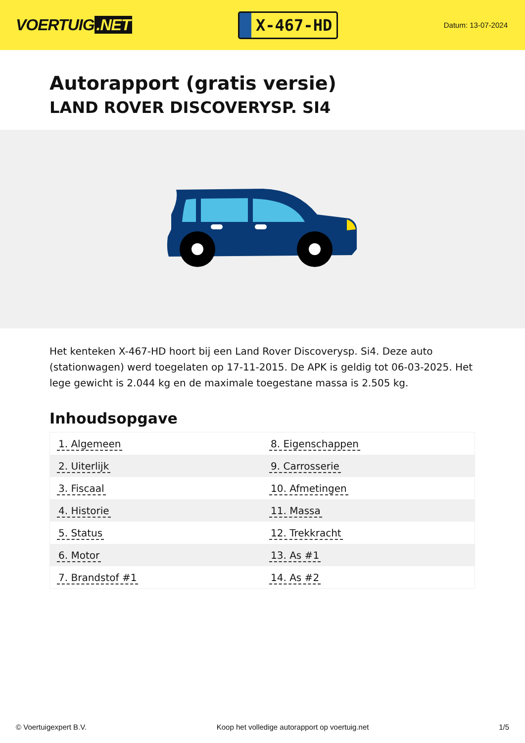VOERTUIG.NET
X-467-HD
Datum: 13-07-2024
Autorapport (gratis versie)
LAND ROVER DISCOVERYSP. SI4
Het kenteken X-467-HD hoort bij een Land Rover Discoverysp. Si4. Deze auto (stationwagen) werd toegelaten op 17-11-2015. De APK is geldig tot 06-03-2025. Het lege gewicht is 2.044 kg en de maximale toegestane massa is 2.505 kg.
Inhoudsopgave
| 1. Algemeen | 8. Eigenschappen |
| 2. Uiterlijk | 9. Carrosserie |
| 3. Fiscaal | 10. Afmetingen |
| 4. Historie | 11. Massa |
| 5. Status | 12. Trekkracht |
| 6. Motor | 13. As #1 |
| 7. Brandstof #1 | 14. As #2 |
© Voertuigexpert B.V. Koop het volledige autorapport op voertuig.net 1/5